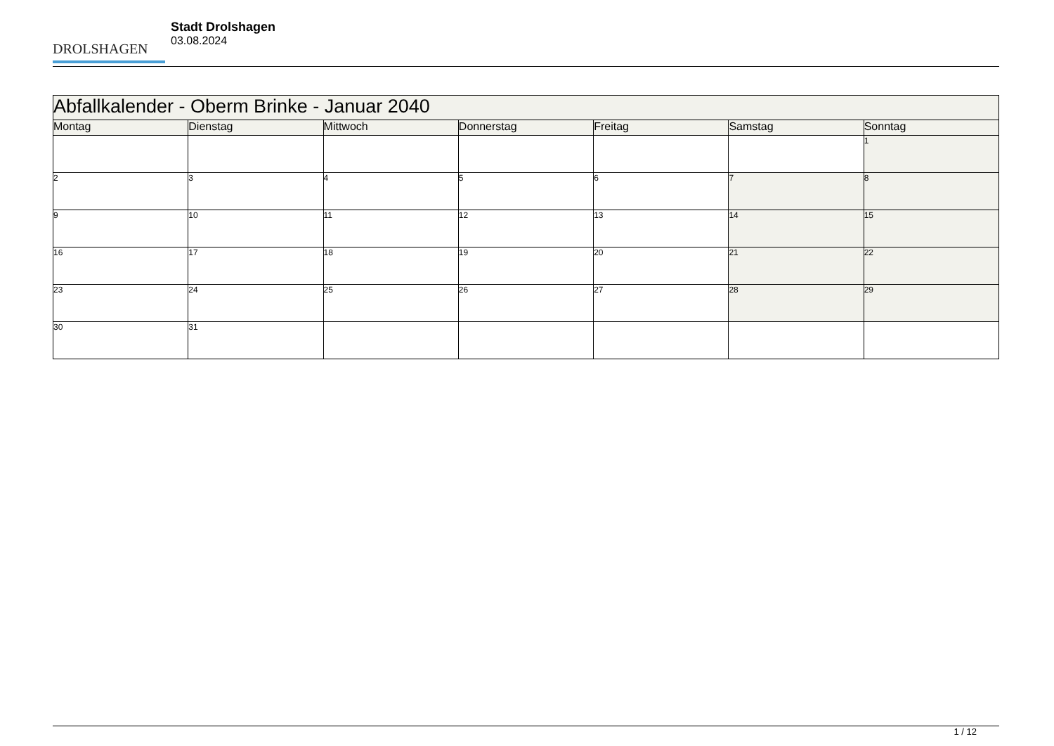DROLSHAGEN
Stadt Drolshagen
03.08.2024
| Abfallkalender - Oberm Brinke - Januar 2040 | | | | | | |
| Montag | Dienstag | Mittwoch | Donnerstag | Freitag | Samstag | Sonntag |
| | | | | | | 1 |
| 2 | 3 | 4 | 5 | 6 | 7 | 8 |
| 9 | 10 | 11 | 12 | 13 | 14 | 15 |
| 16 | 17 | 18 | 19 | 20 | 21 | 22 |
| 23 | 24 | 25 | 26 | 27 | 28 | 29 |
| 30 | 31 | | | | | |
1 / 12